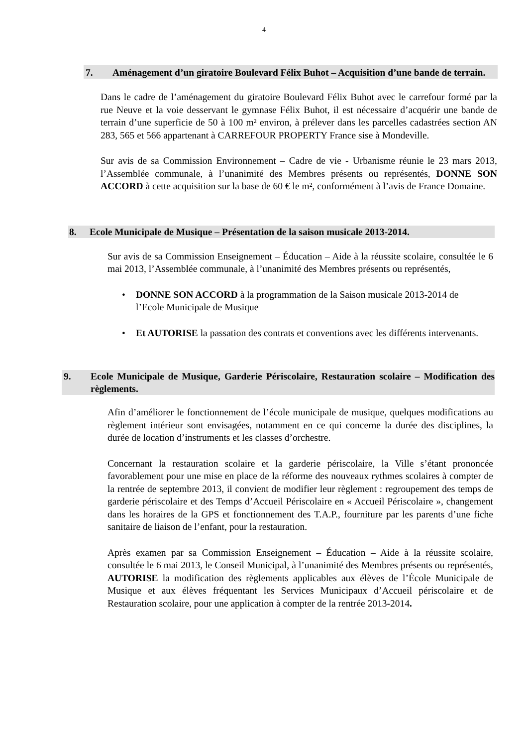4
7. Aménagement d’un giratoire Boulevard Félix Buhot – Acquisition d’une bande de terrain.
Dans le cadre de l’aménagement du giratoire Boulevard Félix Buhot avec le carrefour formé par la rue Neuve et la voie desservant le gymnase Félix Buhot, il est nécessaire d’acquérir une bande de terrain d’une superficie de 50 à 100 m² environ, à prélever dans les parcelles cadastrées section AN 283, 565 et 566 appartenant à CARREFOUR PROPERTY France sise à Mondeville.
Sur avis de sa Commission Environnement – Cadre de vie - Urbanisme réunie le 23 mars 2013, l’Assemblée communale, à l’unanimité des Membres présents ou représentés, DONNE SON ACCORD à cette acquisition sur la base de 60 € le m², conformément à l’avis de France Domaine.
8. Ecole Municipale de Musique – Présentation de la saison musicale 2013-2014.
Sur avis de sa Commission Enseignement – Éducation – Aide à la réussite scolaire, consultée le 6 mai 2013, l’Assemblée communale, à l’unanimité des Membres présents ou représentés,
• DONNE SON ACCORD à la programmation de la Saison musicale 2013-2014 de l’Ecole Municipale de Musique
• Et AUTORISE la passation des contrats et conventions avec les différents intervenants.
9. Ecole Municipale de Musique, Garderie Périscolaire, Restauration scolaire – Modification des règlements.
Afin d’améliorer le fonctionnement de l’école municipale de musique, quelques modifications au règlement intérieur sont envisagées, notamment en ce qui concerne la durée des disciplines, la durée de location d’instruments et les classes d’orchestre.
Concernant la restauration scolaire et la garderie périscolaire, la Ville s’étant prononcée favorablement pour une mise en place de la réforme des nouveaux rythmes scolaires à compter de la rentrée de septembre 2013, il convient de modifier leur règlement : regroupement des temps de garderie périscolaire et des Temps d’Accueil Périscolaire en « Accueil Périscolaire », changement dans les horaires de la GPS et fonctionnement des T.A.P., fourniture par les parents d’une fiche sanitaire de liaison de l’enfant, pour la restauration.
Après examen par sa Commission Enseignement – Éducation – Aide à la réussite scolaire, consultée le 6 mai 2013, le Conseil Municipal, à l’unanimité des Membres présents ou représentés, AUTORISE la modification des règlements applicables aux élèves de l’École Municipale de Musique et aux élèves fréquentant les Services Municipaux d’Accueil périscolaire et de Restauration scolaire, pour une application à compter de la rentrée 2013-2014.